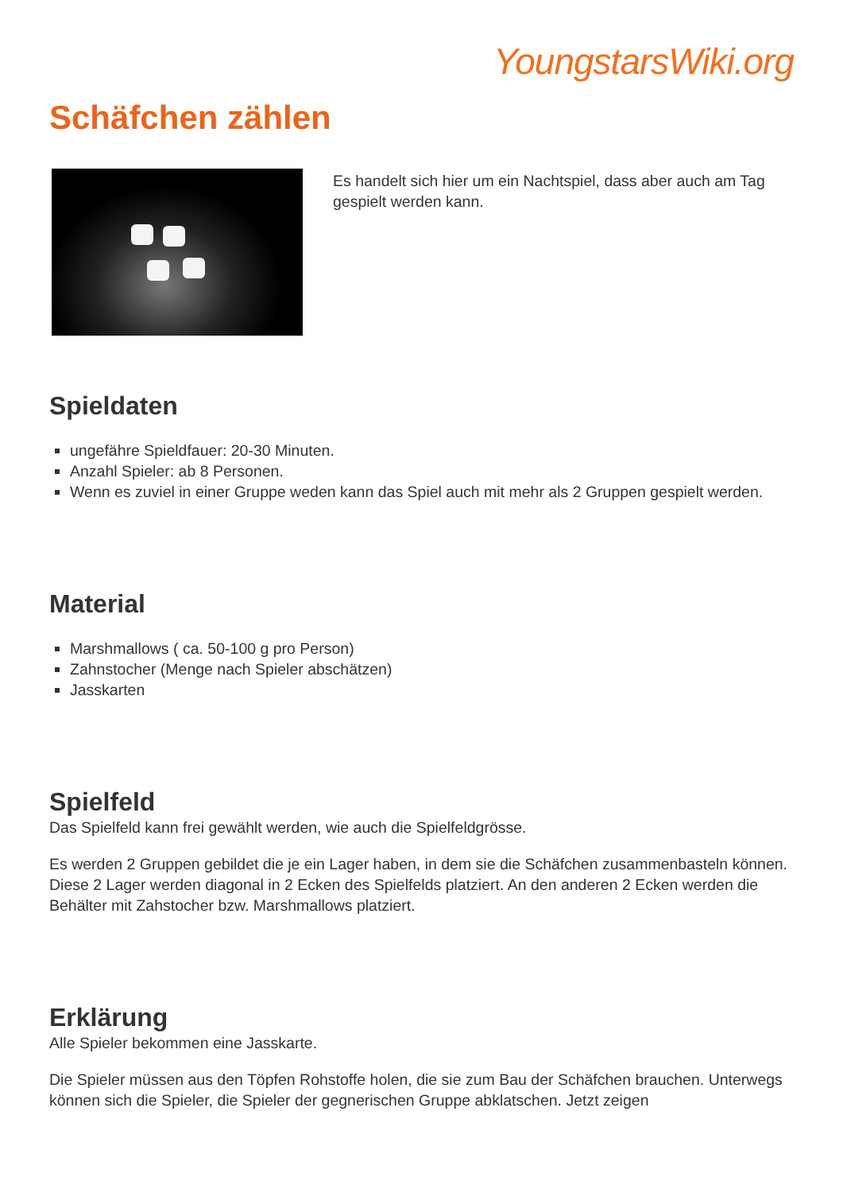YoungstarsWiki.org
Schäfchen zählen
Es handelt sich hier um ein Nachtspiel, dass aber auch am Tag gespielt werden kann.
Spieldaten
ungefähre Spieldfauer: 20-30 Minuten.
Anzahl Spieler: ab 8 Personen.
Wenn es zuviel in einer Gruppe weden kann das Spiel auch mit mehr als 2 Gruppen gespielt werden.
Material
Marshmallows ( ca. 50-100 g pro Person)
Zahnstocher (Menge nach Spieler abschätzen)
Jasskarten
Spielfeld
Das Spielfeld kann frei gewählt werden, wie auch die Spielfeldgrösse.
Es werden 2 Gruppen gebildet die je ein Lager haben, in dem sie die Schäfchen zusammenbasteln können. Diese 2 Lager werden diagonal in 2 Ecken des Spielfelds platziert. An den anderen 2 Ecken werden die Behälter mit Zahstocher bzw. Marshmallows platziert.
Erklärung
Alle Spieler bekommen eine Jasskarte.
Die Spieler müssen aus den Töpfen Rohstoffe holen, die sie zum Bau der Schäfchen brauchen. Unterwegs können sich die Spieler, die Spieler der gegnerischen Gruppe abklatschen. Jetzt zeigen